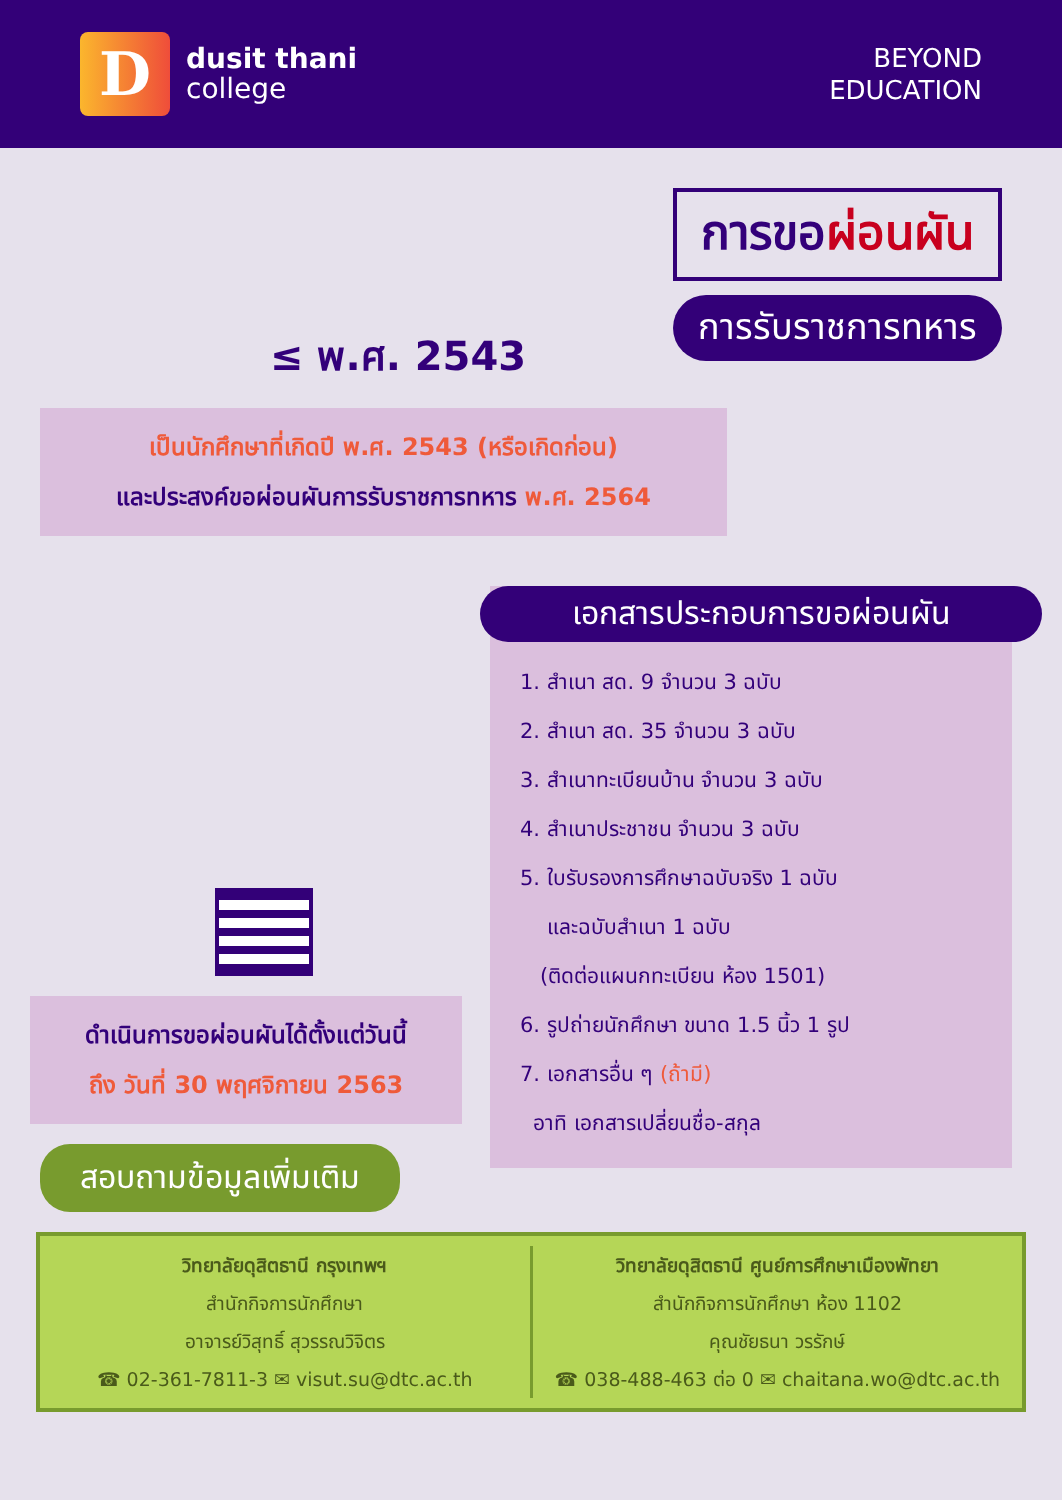D
dusit thani
college
BEYOND
EDUCATION
≤ พ.ศ. 2543
การขอผ่อนผัน
การรับราชการทหาร
เป็นนักศึกษาที่เกิดปี พ.ศ. 2543 (หรือเกิดก่อน)
และประสงค์ขอผ่อนผันการรับราชการทหาร พ.ศ. 2564
เอกสารประกอบการขอผ่อนผัน
1. สำเนา สด. 9 จำนวน 3 ฉบับ
2. สำเนา สด. 35 จำนวน 3 ฉบับ
3. สำเนาทะเบียนบ้าน จำนวน 3 ฉบับ
4. สำเนาประชาชน จำนวน 3 ฉบับ
5. ใบรับรองการศึกษาฉบับจริง 1 ฉบับ
และฉบับสำเนา 1 ฉบับ
(ติดต่อแผนกทะเบียน ห้อง 1501)
6. รูปถ่ายนักศึกษา ขนาด 1.5 นิ้ว 1 รูป
7. เอกสารอื่น ๆ (ถ้ามี)
อาทิ เอกสารเปลี่ยนชื่อ-สกุล
ดำเนินการขอผ่อนผันได้ตั้งแต่วันนี้
ถึง วันที่ 30 พฤศจิกายน 2563
สอบถามข้อมูลเพิ่มเติม
วิทยาลัยดุสิตธานี กรุงเทพฯ
สำนักกิจการนักศึกษา
อาจารย์วิสุทธิ์ สุวรรณวิจิตร
☎ 02-361-7811-3 ✉ visut.su@dtc.ac.th
วิทยาลัยดุสิตธานี ศูนย์การศึกษาเมืองพัทยา
สำนักกิจการนักศึกษา ห้อง 1102
คุณชัยธนา วรรักษ์
☎ 038-488-463 ต่อ 0 ✉ chaitana.wo@dtc.ac.th